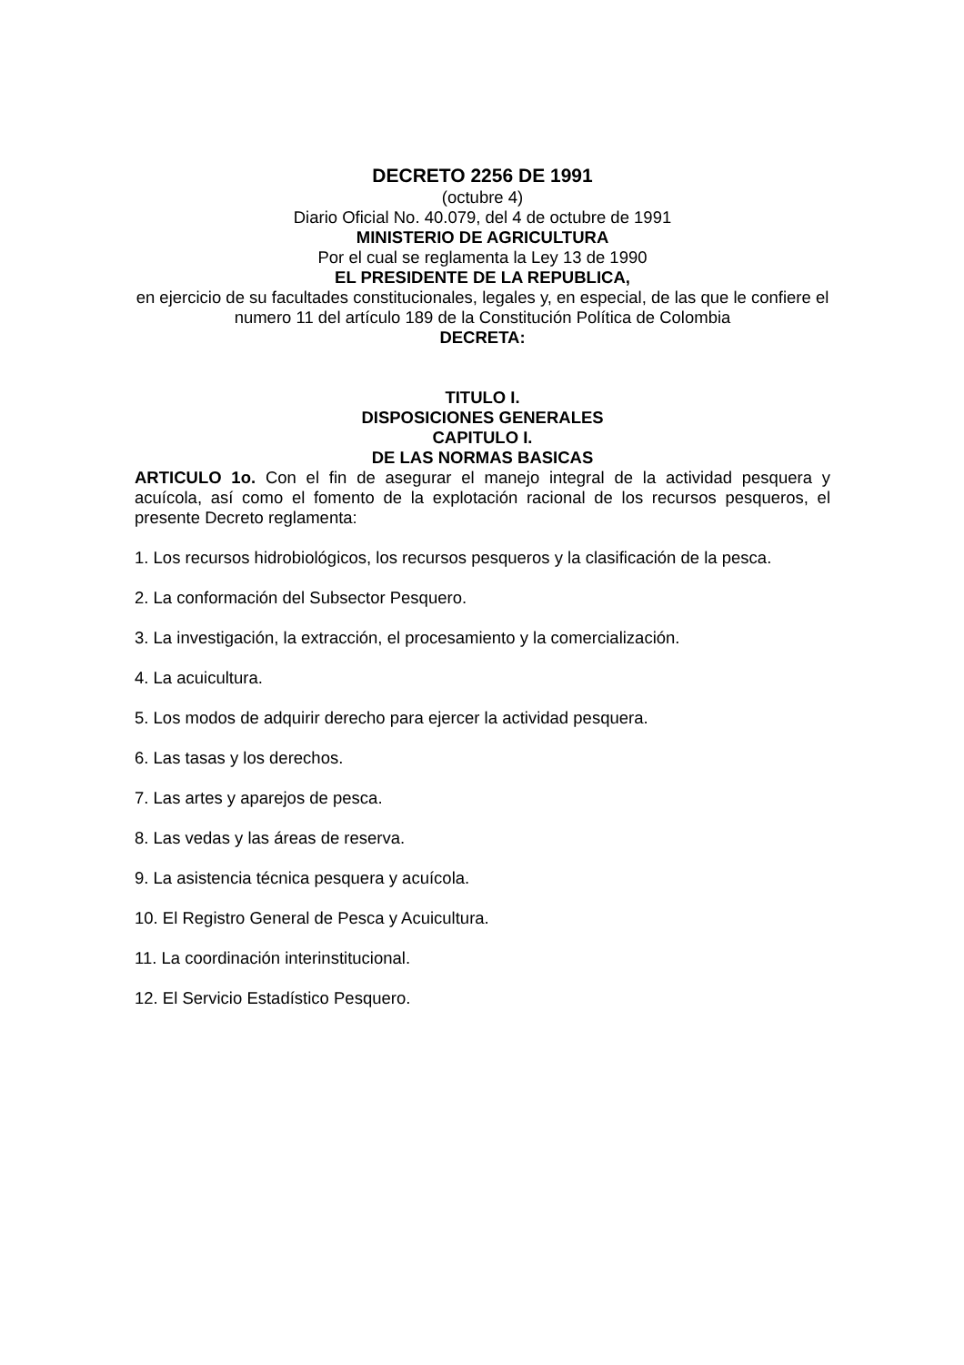DECRETO 2256 DE 1991
(octubre 4)
Diario Oficial No. 40.079, del 4 de octubre de 1991
MINISTERIO DE AGRICULTURA
Por el cual se reglamenta la Ley 13 de 1990
EL PRESIDENTE DE LA REPUBLICA,
en ejercicio de su facultades constitucionales, legales y, en especial, de las que le confiere el numero 11 del artículo 189 de la Constitución Política de Colombia
DECRETA:
TITULO I.
DISPOSICIONES GENERALES
CAPITULO I.
DE LAS NORMAS BASICAS
ARTICULO 1o. Con el fin de asegurar el manejo integral de la actividad pesquera y acuícola, así como el fomento de la explotación racional de los recursos pesqueros, el presente Decreto reglamenta:
1. Los recursos hidrobiológicos, los recursos pesqueros y la clasificación de la pesca.
2. La conformación del Subsector Pesquero.
3. La investigación, la extracción, el procesamiento y la comercialización.
4. La acuicultura.
5. Los modos de adquirir derecho para ejercer la actividad pesquera.
6. Las tasas y los derechos.
7. Las artes y aparejos de pesca.
8. Las vedas y las áreas de reserva.
9. La asistencia técnica pesquera y acuícola.
10. El Registro General de Pesca y Acuicultura.
11. La coordinación interinstitucional.
12. El Servicio Estadístico Pesquero.